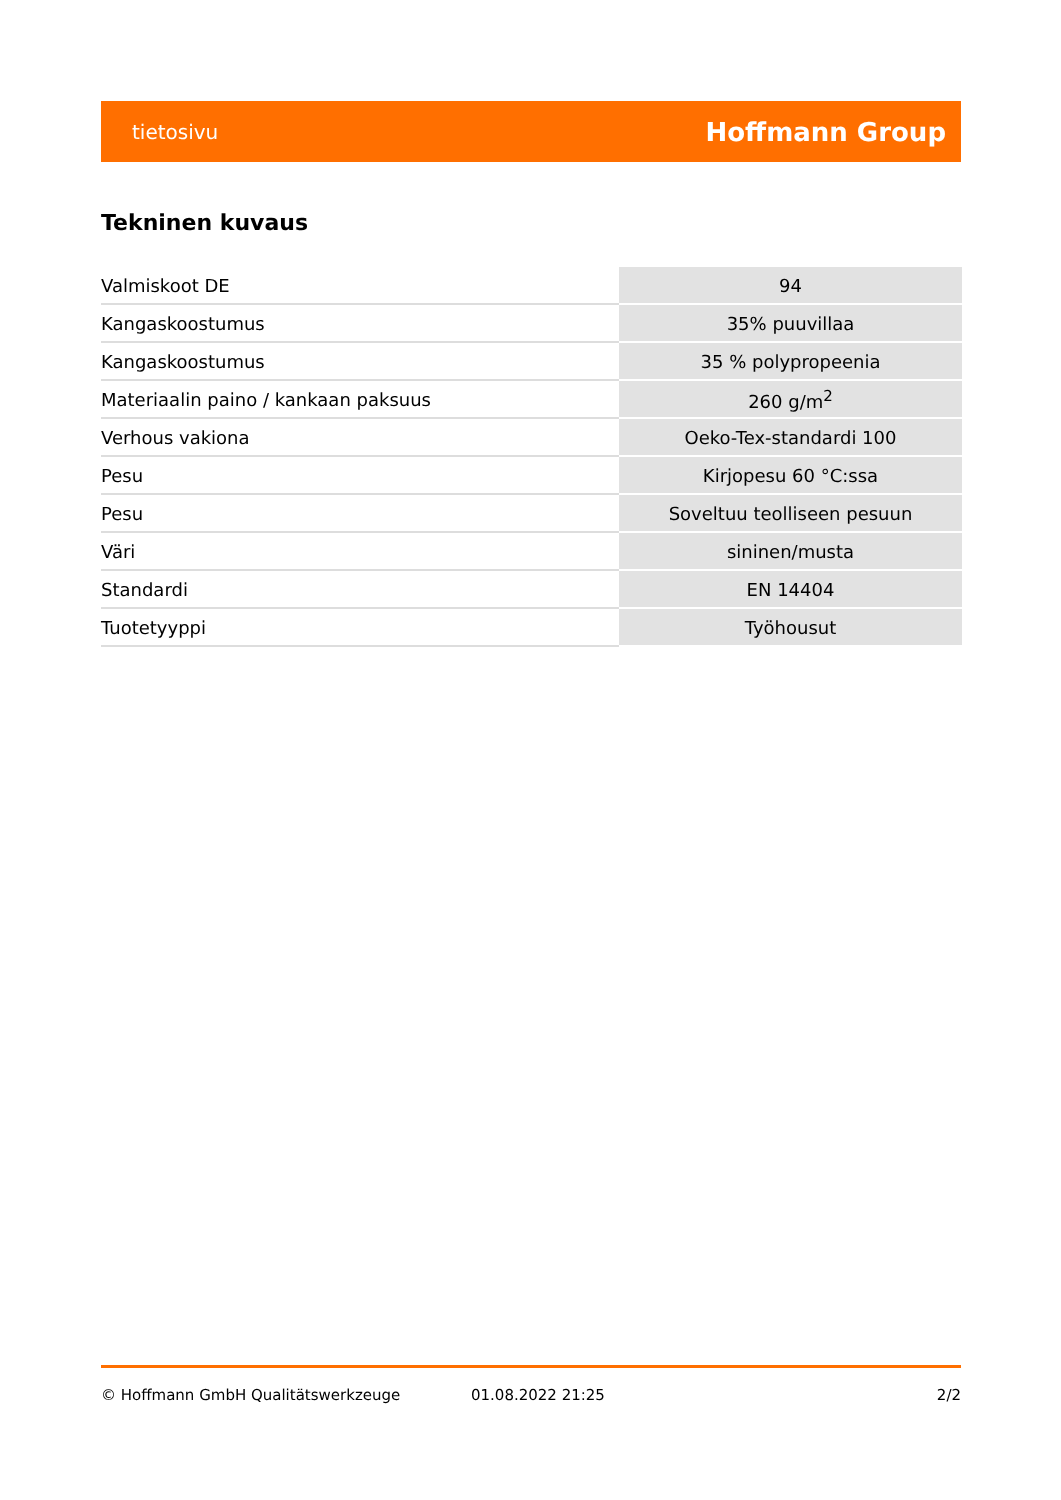tietosivu Hoffmann Group
Tekninen kuvaus
| Valmiskoot DE | 94 |
| Kangaskoostumus | 35% puuvillaa |
| Kangaskoostumus | 35 % polypropeenia |
| Materiaalin paino / kankaan paksuus | 260 g/m<sup>2</sup> |
| Verhous vakiona | Oeko-Tex-standardi 100 |
| Pesu | Kirjopesu 60 °C:ssa |
| Pesu | Soveltuu teolliseen pesuun |
| Väri | sininen/musta |
| Standardi | EN 14404 |
| Tuotetyyppi | Työhousut |
© Hoffmann GmbH Qualitätswerkzeuge 01.08.2022 21:25 2/2